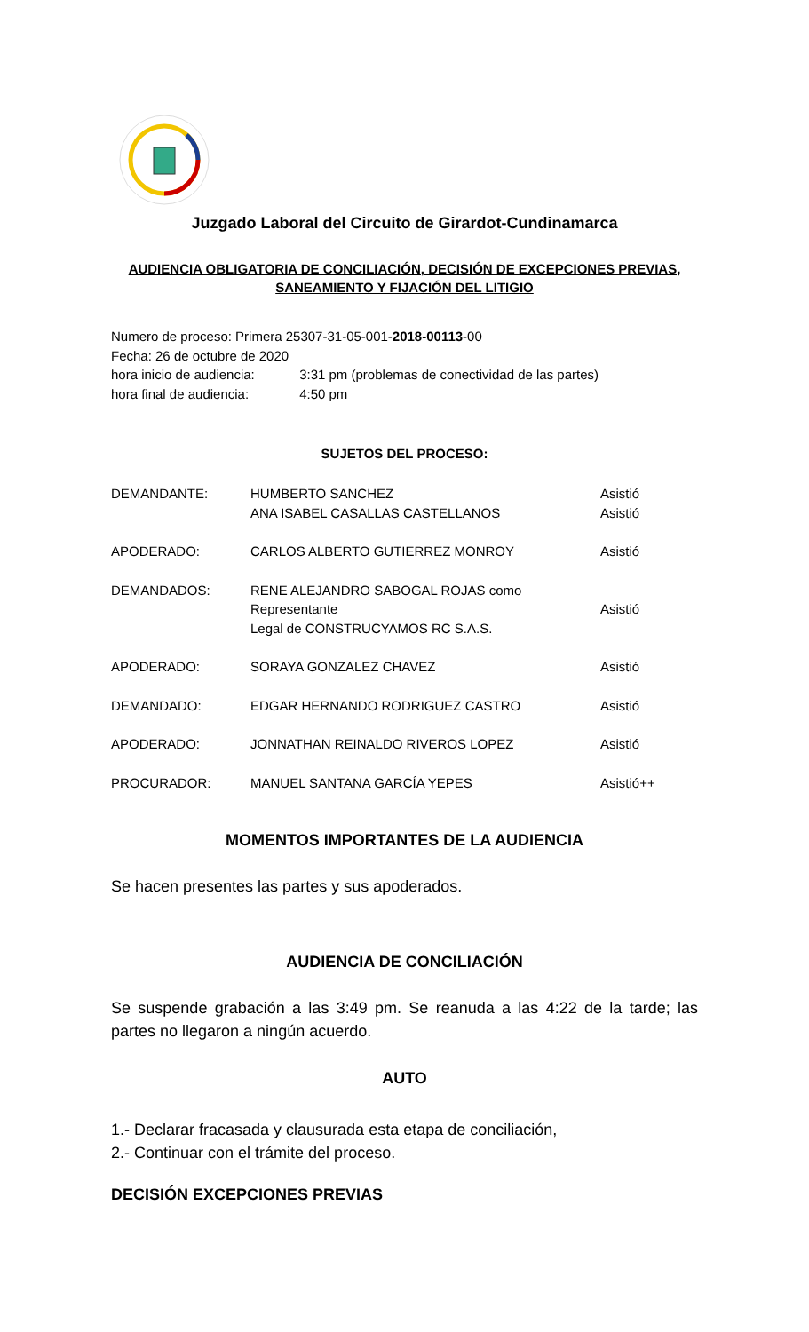Juzgado Laboral del Circuito de Girardot-Cundinamarca
AUDIENCIA OBLIGATORIA DE CONCILIACIÓN, DECISIÓN DE EXCEPCIONES PREVIAS,
SANEAMIENTO Y FIJACIÓN DEL LITIGIO
Numero de proceso: Primera 25307-31-05-001-2018-00113-00
Fecha: 26 de octubre de 2020
hora inicio de audiencia: 3:31 pm (problemas de conectividad de las partes)
hora final de audiencia: 4:50 pm
SUJETOS DEL PROCESO:
| DEMANDANTE: | HUMBERTO SANCHEZ | Asistió |
| | ANA ISABEL CASALLAS CASTELLANOS | Asistió |
| APODERADO: | CARLOS ALBERTO GUTIERREZ MONROY | Asistió |
| DEMANDADOS: | RENE ALEJANDRO SABOGAL ROJAS como Representante Legal de CONSTRUCYAMOS RC S.A.S. | Asistió |
| APODERADO: | SORAYA GONZALEZ CHAVEZ | Asistió |
| DEMANDADO: | EDGAR HERNANDO RODRIGUEZ CASTRO | Asistió |
| APODERADO: | JONNATHAN REINALDO RIVEROS LOPEZ | Asistió |
| PROCURADOR: | MANUEL SANTANA GARCÍA YEPES | Asistió++ |
MOMENTOS IMPORTANTES DE LA AUDIENCIA
Se hacen presentes las partes y sus apoderados.
AUDIENCIA DE CONCILIACIÓN
Se suspende grabación a las 3:49 pm. Se reanuda a las 4:22 de la tarde; las partes no llegaron a ningún acuerdo.
AUTO
1.- Declarar fracasada y clausurada esta etapa de conciliación,
2.- Continuar con el trámite del proceso.
DECISIÓN EXCEPCIONES PREVIAS